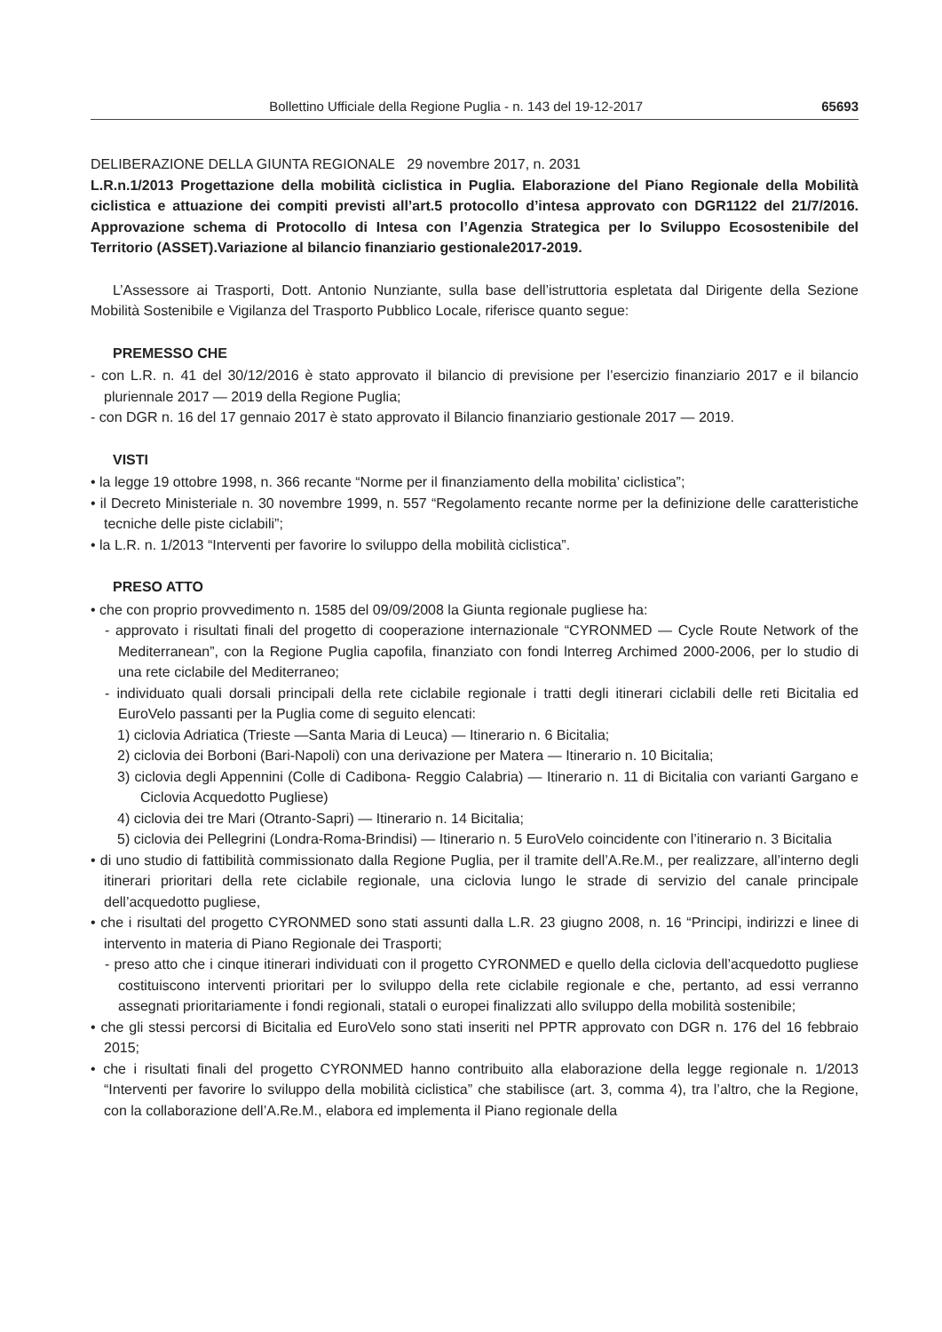Bollettino Ufficiale della Regione Puglia - n. 143 del 19-12-2017 65693
DELIBERAZIONE DELLA GIUNTA REGIONALE 29 novembre 2017, n. 2031
L.R.n.1/2013 Progettazione della mobilità ciclistica in Puglia. Elaborazione del Piano Regionale della Mobilità ciclistica e attuazione dei compiti previsti all’art.5 protocollo d’intesa approvato con DGR1122 del 21/7/2016. Approvazione schema di Protocollo di Intesa con l’Agenzia Strategica per lo Sviluppo Ecosostenibile del Territorio (ASSET).Variazione al bilancio finanziario gestionale2017-2019.
L’Assessore ai Trasporti, Dott. Antonio Nunziante, sulla base dell’istruttoria espletata dal Dirigente della Sezione Mobilità Sostenibile e Vigilanza del Trasporto Pubblico Locale, riferisce quanto segue:
PREMESSO CHE
- con L.R. n. 41 del 30/12/2016 è stato approvato il bilancio di previsione per l’esercizio finanziario 2017 e il bilancio pluriennale 2017 — 2019 della Regione Puglia;
- con DGR n. 16 del 17 gennaio 2017 è stato approvato il Bilancio finanziario gestionale 2017 — 2019.
VISTI
• la legge 19 ottobre 1998, n. 366 recante “Norme per il finanziamento della mobilita’ ciclistica”;
• il Decreto Ministeriale n. 30 novembre 1999, n. 557 “Regolamento recante norme per la definizione delle caratteristiche tecniche delle piste ciclabili”;
• la L.R. n. 1/2013 “Interventi per favorire lo sviluppo della mobilità ciclistica”.
PRESO ATTO
• che con proprio provvedimento n. 1585 del 09/09/2008 la Giunta regionale pugliese ha:
- approvato i risultati finali del progetto di cooperazione internazionale “CYRONMED — Cycle Route Network of the Mediterranean”, con la Regione Puglia capofila, finanziato con fondi lnterreg Archimed 2000-2006, per lo studio di una rete ciclabile del Mediterraneo;
- individuato quali dorsali principali della rete ciclabile regionale i tratti degli itinerari ciclabili delle reti Bicitalia ed EuroVelo passanti per la Puglia come di seguito elencati:
1) ciclovia Adriatica (Trieste —Santa Maria di Leuca) — Itinerario n. 6 Bicitalia;
2) ciclovia dei Borboni (Bari-Napoli) con una derivazione per Matera — Itinerario n. 10 Bicitalia;
3) ciclovia degli Appennini (Colle di Cadibona- Reggio Calabria) — Itinerario n. 11 di Bicitalia con varianti Gargano e Ciclovia Acquedotto Pugliese)
4) ciclovia dei tre Mari (Otranto-Sapri) — Itinerario n. 14 Bicitalia;
5) ciclovia dei Pellegrini (Londra-Roma-Brindisi) — Itinerario n. 5 EuroVelo coincidente con l’itinerario n. 3 Bicitalia
• di uno studio di fattibilità commissionato dalla Regione Puglia, per il tramite dell’A.Re.M., per realizzare, all’interno degli itinerari prioritari della rete ciclabile regionale, una ciclovia lungo le strade di servizio del canale principale dell’acquedotto pugliese,
• che i risultati del progetto CYRONMED sono stati assunti dalla L.R. 23 giugno 2008, n. 16 “Principi, indirizzi e linee di intervento in materia di Piano Regionale dei Trasporti;
- preso atto che i cinque itinerari individuati con il progetto CYRONMED e quello della ciclovia dell’acquedotto pugliese costituiscono interventi prioritari per lo sviluppo della rete ciclabile regionale e che, pertanto, ad essi verranno assegnati prioritariamente i fondi regionali, statali o europei finalizzati allo sviluppo della mobilità sostenibile;
• che gli stessi percorsi di Bicitalia ed EuroVelo sono stati inseriti nel PPTR approvato con DGR n. 176 del 16 febbraio 2015;
• che i risultati finali del progetto CYRONMED hanno contribuito alla elaborazione della legge regionale n. 1/2013 “Interventi per favorire lo sviluppo della mobilità ciclistica” che stabilisce (art. 3, comma 4), tra l’altro, che la Regione, con la collaborazione dell’A.Re.M., elabora ed implementa il Piano regionale della